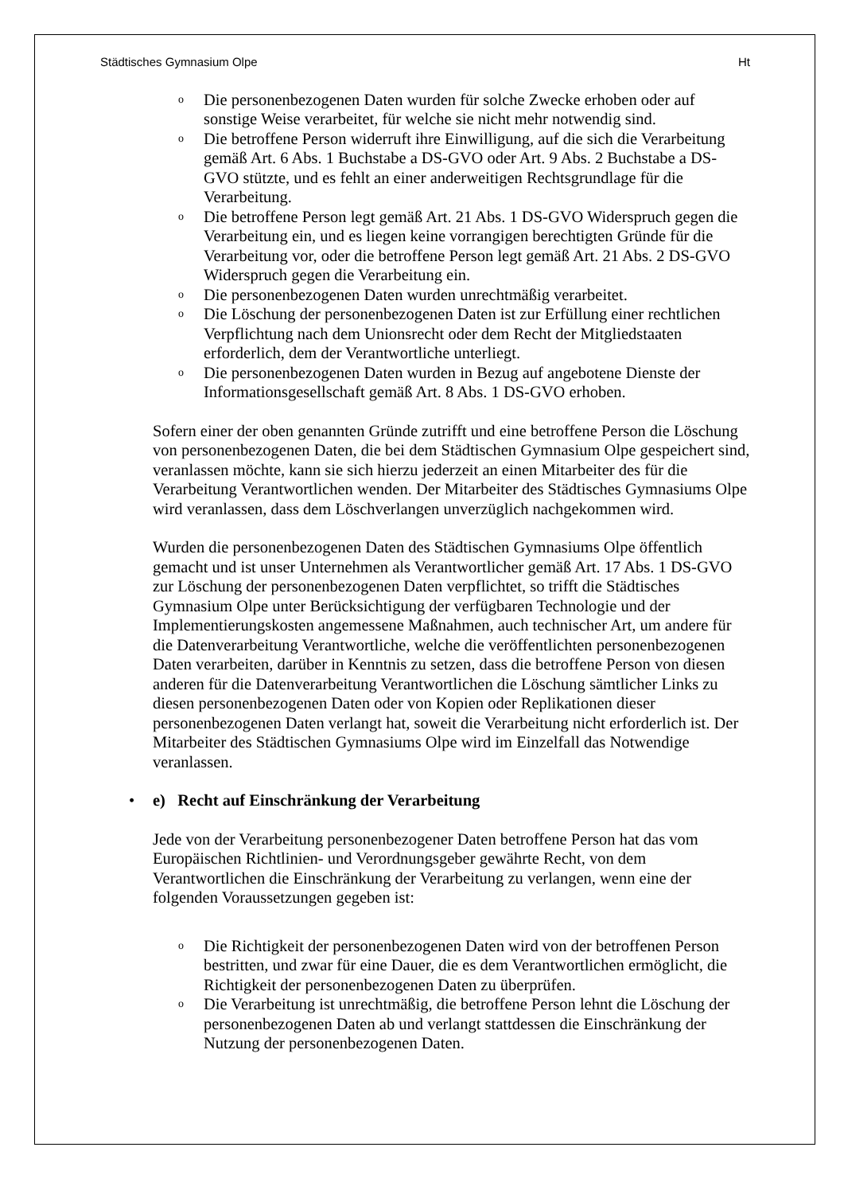Städtisches Gymnasium Olpe Ht
o Die personenbezogenen Daten wurden für solche Zwecke erhoben oder auf sonstige Weise verarbeitet, für welche sie nicht mehr notwendig sind.
o Die betroffene Person widerruft ihre Einwilligung, auf die sich die Verarbeitung gemäß Art. 6 Abs. 1 Buchstabe a DS-GVO oder Art. 9 Abs. 2 Buchstabe a DS-GVO stützte, und es fehlt an einer anderweitigen Rechtsgrundlage für die Verarbeitung.
o Die betroffene Person legt gemäß Art. 21 Abs. 1 DS-GVO Widerspruch gegen die Verarbeitung ein, und es liegen keine vorrangigen berechtigten Gründe für die Verarbeitung vor, oder die betroffene Person legt gemäß Art. 21 Abs. 2 DS-GVO Widerspruch gegen die Verarbeitung ein.
o Die personenbezogenen Daten wurden unrechtmäßig verarbeitet.
o Die Löschung der personenbezogenen Daten ist zur Erfüllung einer rechtlichen Verpflichtung nach dem Unionsrecht oder dem Recht der Mitgliedstaaten erforderlich, dem der Verantwortliche unterliegt.
o Die personenbezogenen Daten wurden in Bezug auf angebotene Dienste der Informationsgesellschaft gemäß Art. 8 Abs. 1 DS-GVO erhoben.
Sofern einer der oben genannten Gründe zutrifft und eine betroffene Person die Löschung von personenbezogenen Daten, die bei dem Städtischen Gymnasium Olpe gespeichert sind, veranlassen möchte, kann sie sich hierzu jederzeit an einen Mitarbeiter des für die Verarbeitung Verantwortlichen wenden. Der Mitarbeiter des Städtisches Gymnasiums Olpe wird veranlassen, dass dem Löschverlangen unverzüglich nachgekommen wird.
Wurden die personenbezogenen Daten des Städtischen Gymnasiums Olpe öffentlich gemacht und ist unser Unternehmen als Verantwortlicher gemäß Art. 17 Abs. 1 DS-GVO zur Löschung der personenbezogenen Daten verpflichtet, so trifft die Städtisches Gymnasium Olpe unter Berücksichtigung der verfügbaren Technologie und der Implementierungskosten angemessene Maßnahmen, auch technischer Art, um andere für die Datenverarbeitung Verantwortliche, welche die veröffentlichten personenbezogenen Daten verarbeiten, darüber in Kenntnis zu setzen, dass die betroffene Person von diesen anderen für die Datenverarbeitung Verantwortlichen die Löschung sämtlicher Links zu diesen personenbezogenen Daten oder von Kopien oder Replikationen dieser personenbezogenen Daten verlangt hat, soweit die Verarbeitung nicht erforderlich ist. Der Mitarbeiter des Städtischen Gymnasiums Olpe wird im Einzelfall das Notwendige veranlassen.
• e) Recht auf Einschränkung der Verarbeitung
Jede von der Verarbeitung personenbezogener Daten betroffene Person hat das vom Europäischen Richtlinien- und Verordnungsgeber gewährte Recht, von dem Verantwortlichen die Einschränkung der Verarbeitung zu verlangen, wenn eine der folgenden Voraussetzungen gegeben ist:
o Die Richtigkeit der personenbezogenen Daten wird von der betroffenen Person bestritten, und zwar für eine Dauer, die es dem Verantwortlichen ermöglicht, die Richtigkeit der personenbezogenen Daten zu überprüfen.
o Die Verarbeitung ist unrechtmäßig, die betroffene Person lehnt die Löschung der personenbezogenen Daten ab und verlangt stattdessen die Einschränkung der Nutzung der personenbezogenen Daten.